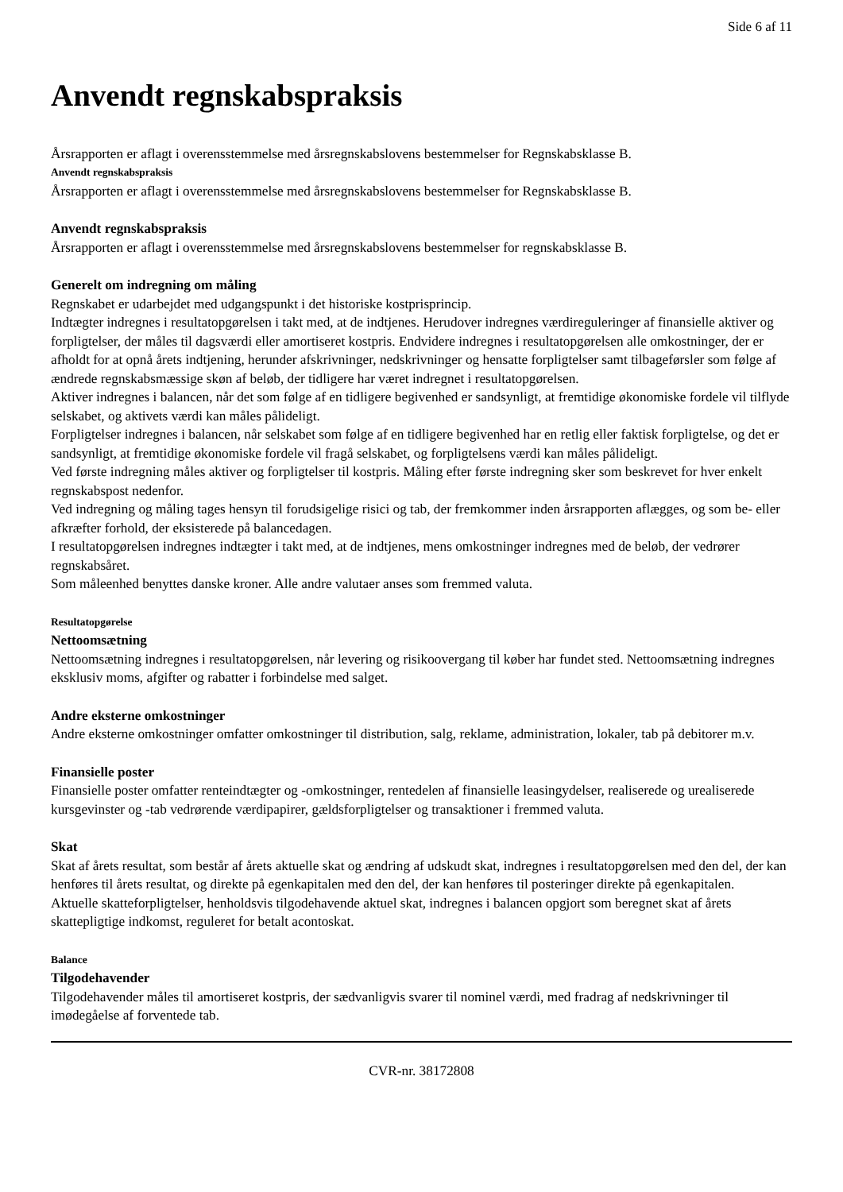Side 6 af 11
Anvendt regnskabspraksis
Årsrapporten er aflagt i overensstemmelse med årsregnskabslovens bestemmelser for Regnskabsklasse B.
Anvendt regnskabspraksis
Årsrapporten er aflagt i overensstemmelse med årsregnskabslovens bestemmelser for Regnskabsklasse B.
Anvendt regnskabspraksis
Årsrapporten er aflagt i overensstemmelse med årsregnskabslovens bestemmelser for regnskabsklasse B.
Generelt om indregning om måling
Regnskabet er udarbejdet med udgangspunkt i det historiske kostprisprincip.
Indtægter indregnes i resultatopgørelsen i takt med, at de indtjenes. Herudover indregnes værdireguleringer af finansielle aktiver og forpligtelser, der måles til dagsværdi eller amortiseret kostpris. Endvidere indregnes i resultatopgørelsen alle omkostninger, der er afholdt for at opnå årets indtjening, herunder afskrivninger, nedskrivninger og hensatte forpligtelser samt tilbageførsler som følge af ændrede regnskabsmæssige skøn af beløb, der tidligere har været indregnet i resultatopgørelsen.
Aktiver indregnes i balancen, når det som følge af en tidligere begivenhed er sandsynligt, at fremtidige økonomiske fordele vil tilflyde selskabet, og aktivets værdi kan måles pålideligt.
Forpligtelser indregnes i balancen, når selskabet som følge af en tidligere begivenhed har en retlig eller faktisk forpligtelse, og det er sandsynligt, at fremtidige økonomiske fordele vil fragå selskabet, og forpligtelsens værdi kan måles pålideligt.
Ved første indregning måles aktiver og forpligtelser til kostpris. Måling efter første indregning sker som beskrevet for hver enkelt regnskabspost nedenfor.
Ved indregning og måling tages hensyn til forudsigelige risici og tab, der fremkommer inden årsrapporten aflægges, og som be- eller afkræfter forhold, der eksisterede på balancedagen.
I resultatopgørelsen indregnes indtægter i takt med, at de indtjenes, mens omkostninger indregnes med de beløb, der vedrører regnskabsåret.
Som måleenhed benyttes danske kroner. Alle andre valutaer anses som fremmed valuta.
Resultatopgørelse
Nettoomsætning
Nettoomsætning indregnes i resultatopgørelsen, når levering og risikoovergang til køber har fundet sted. Nettoomsætning indregnes eksklusiv moms, afgifter og rabatter i forbindelse med salget.
Andre eksterne omkostninger
Andre eksterne omkostninger omfatter omkostninger til distribution, salg, reklame, administration, lokaler, tab på debitorer m.v.
Finansielle poster
Finansielle poster omfatter renteindtægter og -omkostninger, rentedelen af finansielle leasingydelser, realiserede og urealiserede kursgevinster og -tab vedrørende værdipapirer, gældsforpligtelser og transaktioner i fremmed valuta.
Skat
Skat af årets resultat, som består af årets aktuelle skat og ændring af udskudt skat, indregnes i resultatopgørelsen med den del, der kan henføres til årets resultat, og direkte på egenkapitalen med den del, der kan henføres til posteringer direkte på egenkapitalen.
Aktuelle skatteforpligtelser, henholdsvis tilgodehavende aktuel skat, indregnes i balancen opgjort som beregnet skat af årets skattepligtige indkomst, reguleret for betalt acontoskat.
Balance
Tilgodehavender
Tilgodehavender måles til amortiseret kostpris, der sædvanligvis svarer til nominel værdi, med fradrag af nedskrivninger til imødegåelse af forventede tab.
CVR-nr. 38172808